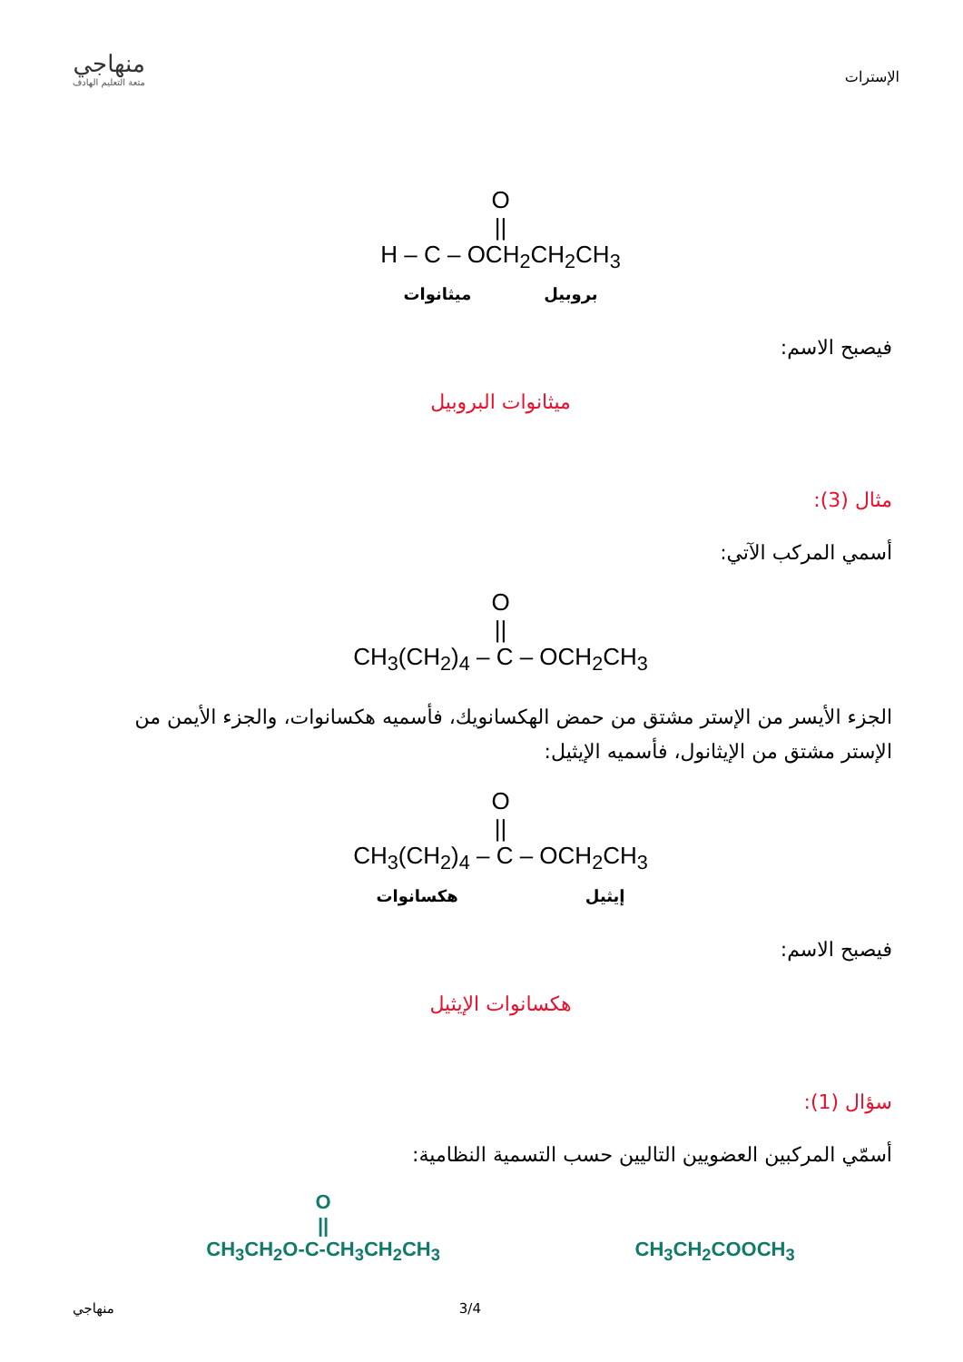الإسترات
منهاجي
متعة التعليم الهادف
O
||
H – C – OCH<sub>2</sub>CH<sub>2</sub>CH<sub>3</sub>
بروبيل ميثانوات
فيصبح الاسم:
ميثانوات البروبيل
مثال (3):
أسمي المركب الآتي:
O
||
CH<sub>3</sub>(CH<sub>2</sub>)<sub>4</sub> – C – OCH<sub>2</sub>CH<sub>3</sub>
الجزء الأيسر من الإستر مشتق من حمض الهكسانويك، فأسميه هكسانوات، والجزء الأيمن من الإستر مشتق من الإيثانول، فأسميه الإيثيل:
O
||
CH<sub>3</sub>(CH<sub>2</sub>)<sub>4</sub> – C – OCH<sub>2</sub>CH<sub>3</sub>
إيثيل هكسانوات
فيصبح الاسم:
هكسانوات الإيثيل
سؤال (1):
أسمّي المركبين العضويين التاليين حسب التسمية النظامية:
O
||
CH<sub>3</sub>CH<sub>2</sub>O-C-CH<sub>3</sub>CH<sub>2</sub>CH<sub>3</sub>
CH<sub>3</sub>CH<sub>2</sub>COOCH<sub>3</sub>
منهاجي 3/4